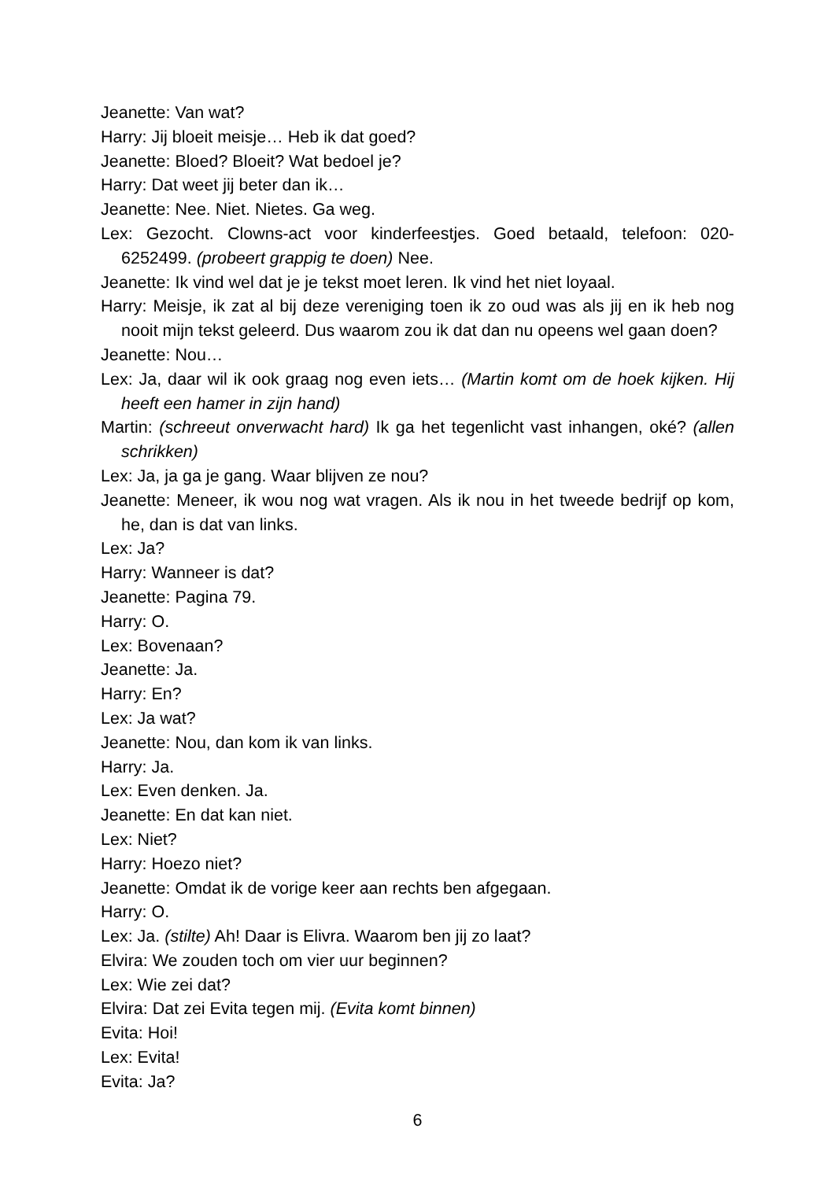Jeanette: Van wat?
Harry: Jij bloeit meisje… Heb ik dat goed?
Jeanette: Bloed? Bloeit? Wat bedoel je?
Harry: Dat weet jij beter dan ik…
Jeanette: Nee. Niet. Nietes. Ga weg.
Lex: Gezocht. Clowns-act voor kinderfeestjes. Goed betaald, telefoon: 020-6252499. (probeert grappig te doen) Nee.
Jeanette: Ik vind wel dat je je tekst moet leren. Ik vind het niet loyaal.
Harry: Meisje, ik zat al bij deze vereniging toen ik zo oud was als jij en ik heb nog nooit mijn tekst geleerd. Dus waarom zou ik dat dan nu opeens wel gaan doen?
Jeanette: Nou…
Lex: Ja, daar wil ik ook graag nog even iets… (Martin komt om de hoek kijken. Hij heeft een hamer in zijn hand)
Martin: (schreeut onverwacht hard) Ik ga het tegenlicht vast inhangen, oké? (allen schrikken)
Lex: Ja, ja ga je gang. Waar blijven ze nou?
Jeanette: Meneer, ik wou nog wat vragen. Als ik nou in het tweede bedrijf op kom, he, dan is dat van links.
Lex: Ja?
Harry: Wanneer is dat?
Jeanette: Pagina 79.
Harry: O.
Lex: Bovenaan?
Jeanette: Ja.
Harry: En?
Lex: Ja wat?
Jeanette: Nou, dan kom ik van links.
Harry: Ja.
Lex: Even denken. Ja.
Jeanette: En dat kan niet.
Lex: Niet?
Harry: Hoezo niet?
Jeanette: Omdat ik de vorige keer aan rechts ben afgegaan.
Harry: O.
Lex: Ja. (stilte) Ah! Daar is Elivra. Waarom ben jij zo laat?
Elvira: We zouden toch om vier uur beginnen?
Lex: Wie zei dat?
Elvira: Dat zei Evita tegen mij. (Evita komt binnen)
Evita: Hoi!
Lex: Evita!
Evita: Ja?
6